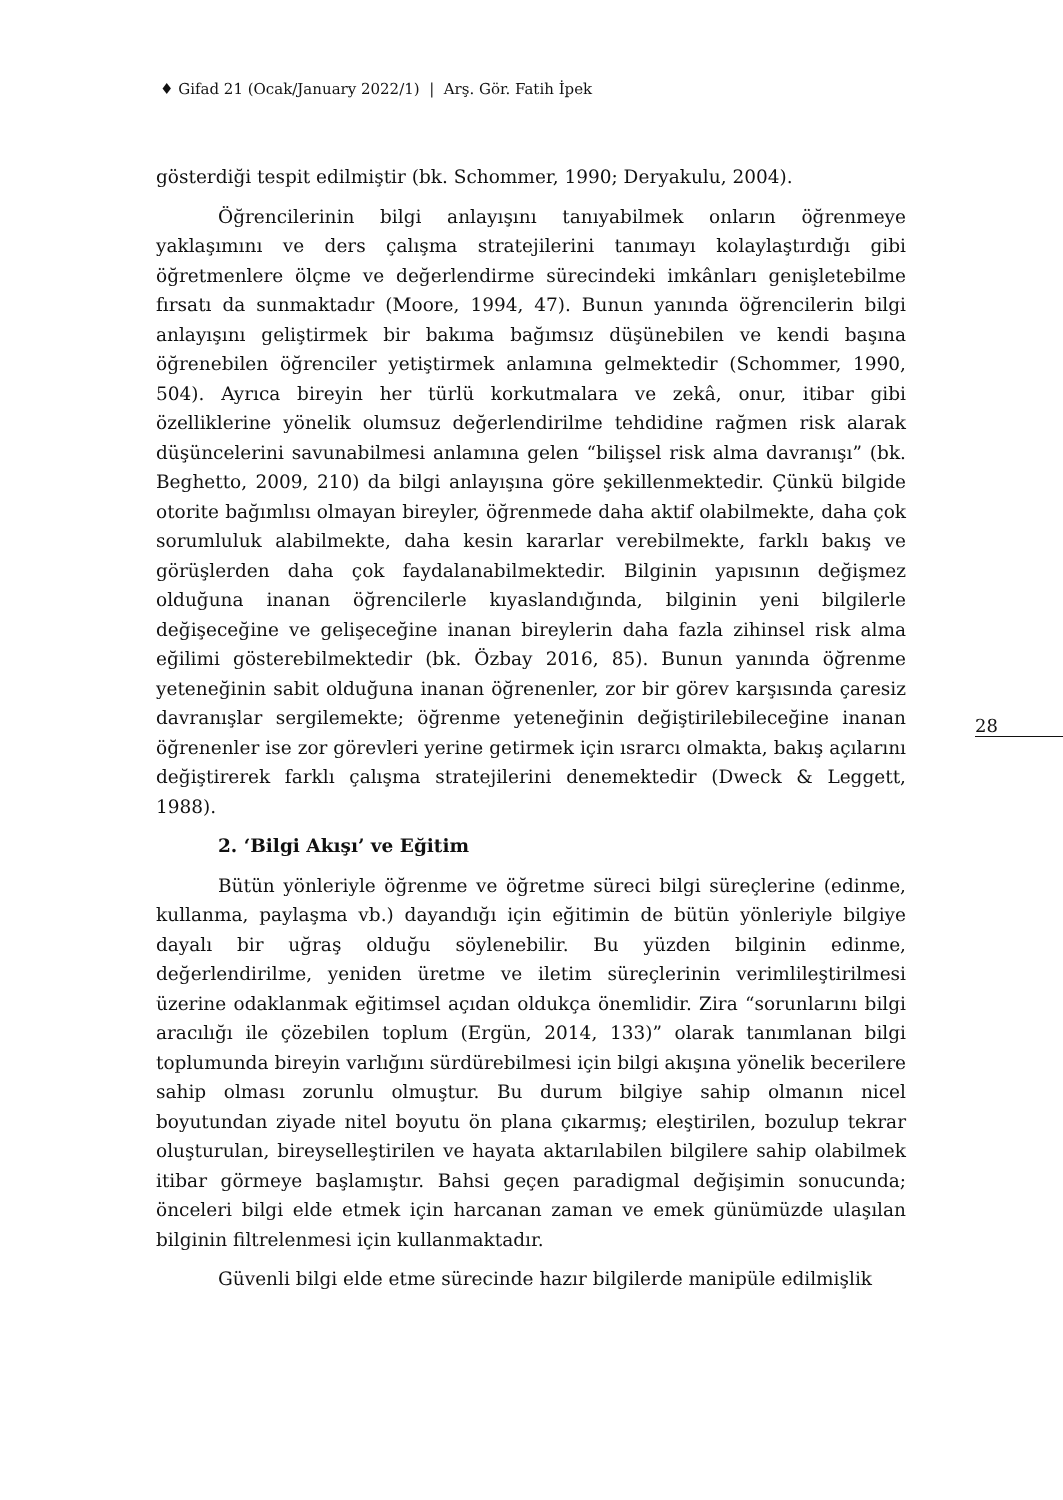♦ Gifad 21 (Ocak/January 2022/1) | Arş. Gör. Fatih İpek
gösterdiği tespit edilmiştir (bk. Schommer, 1990; Deryakulu, 2004).
Öğrencilerinin bilgi anlayışını tanıyabilmek onların öğrenmeye yaklaşımını ve ders çalışma stratejilerini tanımayı kolaylaştırdığı gibi öğretmenlere ölçme ve değerlendirme sürecindeki imkânları genişletebilme fırsatı da sunmaktadır (Moore, 1994, 47). Bunun yanında öğrencilerin bilgi anlayışını geliştirmek bir bakıma bağımsız düşünebilen ve kendi başına öğrenebilen öğrenciler yetiştirmek anlamına gelmektedir (Schommer, 1990, 504). Ayrıca bireyin her türlü korkutmalara ve zekâ, onur, itibar gibi özelliklerine yönelik olumsuz değerlendirilme tehdidine rağmen risk alarak düşüncelerini savunabilmesi anlamına gelen “bilişsel risk alma davranışı” (bk. Beghetto, 2009, 210) da bilgi anlayışına göre şekillenmektedir. Çünkü bilgide otorite bağımlısı olmayan bireyler, öğrenmede daha aktif olabilmekte, daha çok sorumluluk alabilmekte, daha kesin kararlar verebilmekte, farklı bakış ve görüşlerden daha çok faydalanabilmektedir. Bilginin yapısının değişmez olduğuna inanan öğrencilerle kıyaslandığında, bilginin yeni bilgilerle değişeceğine ve gelişeceğine inanan bireylerin daha fazla zihinsel risk alma eğilimi gösterebilmektedir (bk. Özbay 2016, 85). Bunun yanında öğrenme yeteneğinin sabit olduğuna inanan öğrenenler, zor bir görev karşısında çaresiz davranışlar sergilemekte; öğrenme yeteneğinin değiştirilebileceğine inanan öğrenenler ise zor görevleri yerine getirmek için ısrarcı olmakta, bakış açılarını değiştirerek farklı çalışma stratejilerini denemektedir (Dweck & Leggett, 1988).
2. ‘Bilgi Akışı’ ve Eğitim
Bütün yönleriyle öğrenme ve öğretme süreci bilgi süreçlerine (edinme, kullanma, paylaşma vb.) dayandığı için eğitimin de bütün yönleriyle bilgiye dayalı bir uğraş olduğu söylenebilir. Bu yüzden bilginin edinme, değerlendirilme, yeniden üretme ve iletim süreçlerinin verimlileştirilmesi üzerine odaklanmak eğitimsel açıdan oldukça önemlidir. Zira “sorunlarını bilgi aracılığı ile çözebilen toplum (Ergün, 2014, 133)” olarak tanımlanan bilgi toplumunda bireyin varlığını sürdürebilmesi için bilgi akışına yönelik becerilere sahip olması zorunlu olmuştur. Bu durum bilgiye sahip olmanın nicel boyutundan ziyade nitel boyutu ön plana çıkarmış; eleştirilen, bozulup tekrar oluşturulan, bireyselleştirilen ve hayata aktarılabilen bilgilere sahip olabilmek itibar görmeye başlamıştır. Bahsi geçen paradigmal değişimin sonucunda; önceleri bilgi elde etmek için harcanan zaman ve emek günümüzde ulaşılan bilginin filtrelenmesi için kullanmaktadır.
Güvenli bilgi elde etme sürecinde hazır bilgilerde manipüle edilmişlik
28